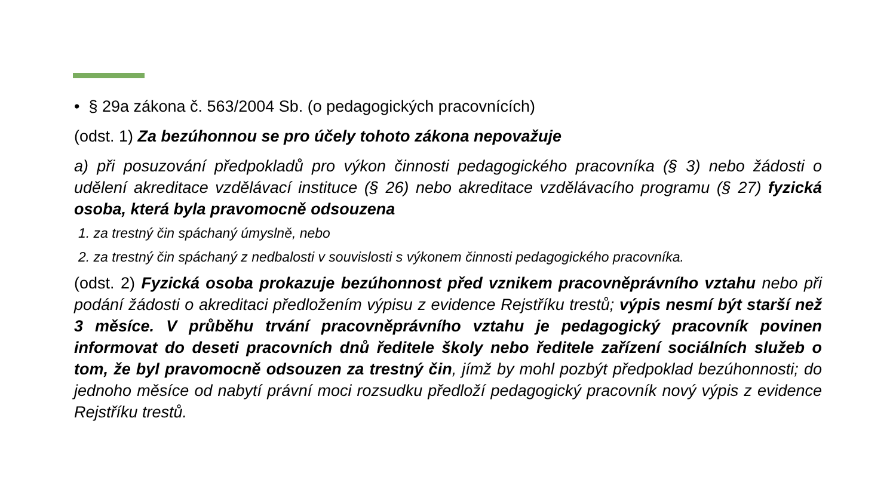• § 29a zákona č. 563/2004 Sb. (o pedagogických pracovnících)
(odst. 1) Za bezúhonnou se pro účely tohoto zákona nepovažuje
a) při posuzování předpokladů pro výkon činnosti pedagogického pracovníka (§ 3) nebo žádosti o udělení akreditace vzdělávací instituce (§ 26) nebo akreditace vzdělávacího programu (§ 27) fyzická osoba, která byla pravomocně odsouzena
1. za trestný čin spáchaný úmyslně, nebo
2. za trestný čin spáchaný z nedbalosti v souvislosti s výkonem činnosti pedagogického pracovníka.
(odst. 2) Fyzická osoba prokazuje bezúhonnost před vznikem pracovněprávního vztahu nebo při podání žádosti o akreditaci předložením výpisu z evidence Rejstříku trestů; výpis nesmí být starší než 3 měsíce. V průběhu trvání pracovněprávního vztahu je pedagogický pracovník povinen informovat do deseti pracovních dnů ředitele školy nebo ředitele zařízení sociálních služeb o tom, že byl pravomocně odsouzen za trestný čin, jímž by mohl pozbýt předpoklad bezúhonnosti; do jednoho měsíce od nabytí právní moci rozsudku předloží pedagogický pracovník nový výpis z evidence Rejstříku trestů.